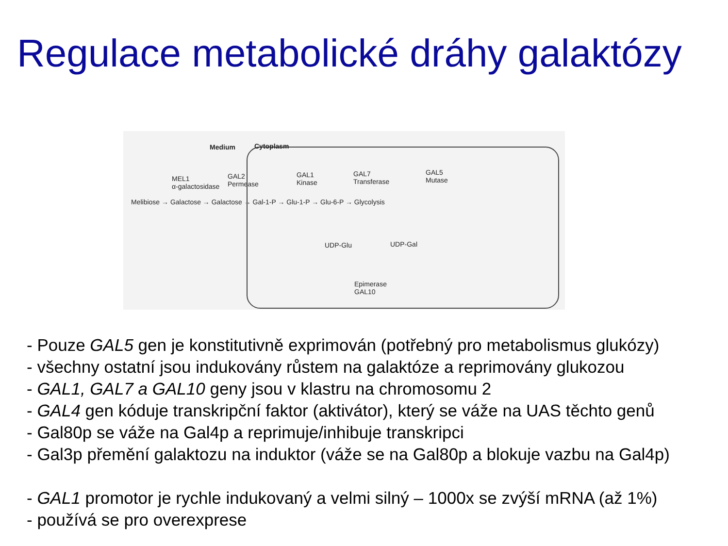Regulace metabolické dráhy galaktózy
Medium Cytoplasm
MEL1
α-galactosidase
GAL2
Permease
GAL1
Kinase
GAL7
Transferase
GAL5
Mutase
Melibiose → Galactose → Galactose → Gal-1-P → Glu-1-P → Glu-6-P → Glycolysis
UDP-Glu UDP-Gal
Epimerase
GAL10
- Pouze GAL5 gen je konstitutivně exprimován (potřebný pro metabolismus glukózy)
- všechny ostatní jsou indukovány růstem na galaktóze a reprimovány glukozou
- GAL1, GAL7 a GAL10 geny jsou v klastru na chromosomu 2
- GAL4 gen kóduje transkripční faktor (aktivátor), který se váže na UAS těchto genů
- Gal80p se váže na Gal4p a reprimuje/inhibuje transkripci
- Gal3p přemění galaktozu na induktor (váže se na Gal80p a blokuje vazbu na Gal4p)
- GAL1 promotor je rychle indukovaný a velmi silný – 1000x se zvýší mRNA (až 1%)
- používá se pro overexprese